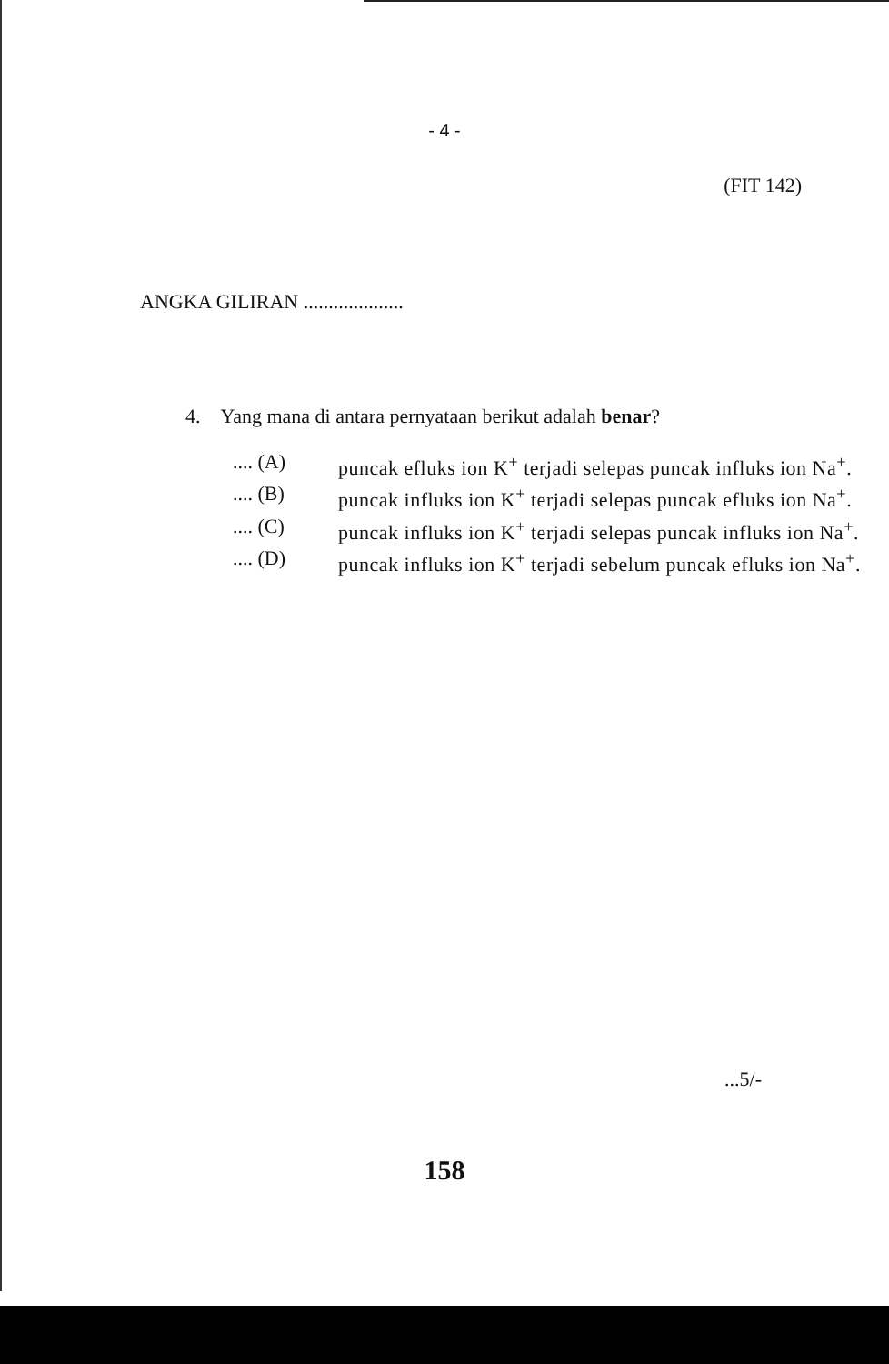- 4 -
(FIT 142)
ANGKA GILIRAN ....................
4. Yang mana di antara pernyataan berikut adalah benar?
.... (A) puncak efluks ion K<sup>+</sup> terjadi selepas puncak influks ion Na<sup>+</sup>.
.... (B) puncak influks ion K<sup>+</sup> terjadi selepas puncak efluks ion Na<sup>+</sup>.
.... (C) puncak influks ion K<sup>+</sup> terjadi selepas puncak influks ion Na<sup>+</sup>.
.... (D) puncak influks ion K<sup>+</sup> terjadi sebelum puncak efluks ion Na<sup>+</sup>.
...5/-
158